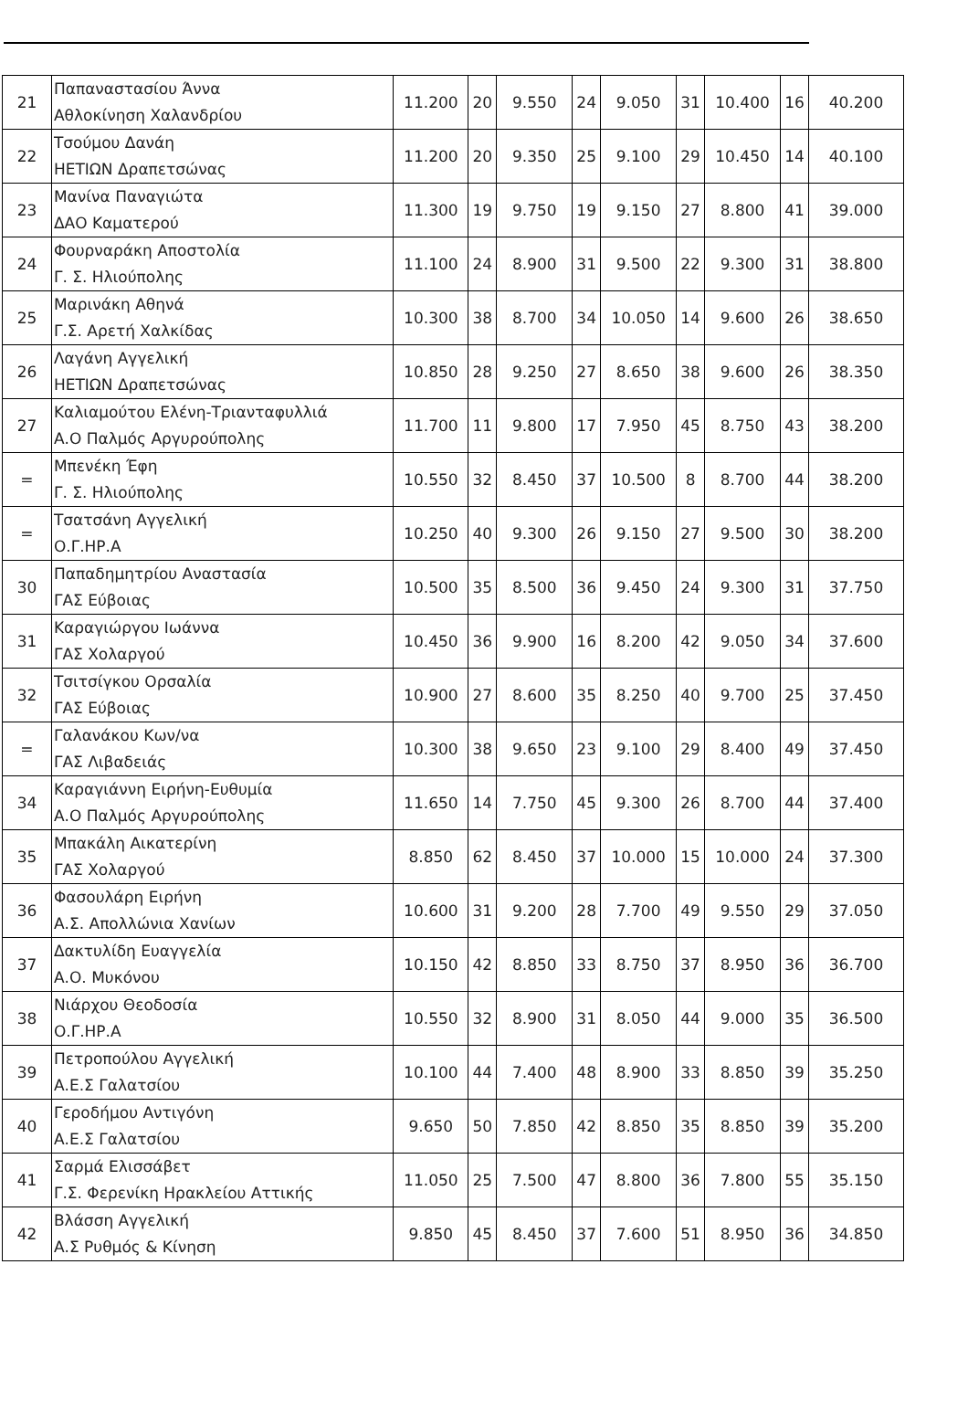| 21 | Παπαναστασίου Άννα Αθλοκίνηση Χαλανδρίου | 11.200 | 20 | 9.550 | 24 | 9.050 | 31 | 10.400 | 16 | 40.200 |
| 22 | Τσούμου Δανάη ΗΕΤΙΩΝ Δραπετσώνας | 11.200 | 20 | 9.350 | 25 | 9.100 | 29 | 10.450 | 14 | 40.100 |
| 23 | Μανίνα Παναγιώτα ΔΑΟ Καματερού | 11.300 | 19 | 9.750 | 19 | 9.150 | 27 | 8.800 | 41 | 39.000 |
| 24 | Φουρναράκη Αποστολία Γ. Σ. Ηλιούπολης | 11.100 | 24 | 8.900 | 31 | 9.500 | 22 | 9.300 | 31 | 38.800 |
| 25 | Μαρινάκη Αθηνά Γ.Σ. Αρετή Χαλκίδας | 10.300 | 38 | 8.700 | 34 | 10.050 | 14 | 9.600 | 26 | 38.650 |
| 26 | Λαγάνη Αγγελική ΗΕΤΙΩΝ Δραπετσώνας | 10.850 | 28 | 9.250 | 27 | 8.650 | 38 | 9.600 | 26 | 38.350 |
| 27 | Καλιαμούτου Ελένη-Τριανταφυλλιά Α.Ο Παλμός Αργυρούπολης | 11.700 | 11 | 9.800 | 17 | 7.950 | 45 | 8.750 | 43 | 38.200 |
| = | Μπενέκη Έφη Γ. Σ. Ηλιούπολης | 10.550 | 32 | 8.450 | 37 | 10.500 | 8 | 8.700 | 44 | 38.200 |
| = | Τσατσάνη Αγγελική Ο.Γ.ΗΡ.Α | 10.250 | 40 | 9.300 | 26 | 9.150 | 27 | 9.500 | 30 | 38.200 |
| 30 | Παπαδημητρίου Αναστασία ΓΑΣ Εύβοιας | 10.500 | 35 | 8.500 | 36 | 9.450 | 24 | 9.300 | 31 | 37.750 |
| 31 | Καραγιώργου Ιωάννα ΓΑΣ Χολαργού | 10.450 | 36 | 9.900 | 16 | 8.200 | 42 | 9.050 | 34 | 37.600 |
| 32 | Τσιτσίγκου Ορσαλία ΓΑΣ Εύβοιας | 10.900 | 27 | 8.600 | 35 | 8.250 | 40 | 9.700 | 25 | 37.450 |
| = | Γαλανάκου Κων/να ΓΑΣ Λιβαδειάς | 10.300 | 38 | 9.650 | 23 | 9.100 | 29 | 8.400 | 49 | 37.450 |
| 34 | Καραγιάννη Ειρήνη-Ευθυμία Α.Ο Παλμός Αργυρούπολης | 11.650 | 14 | 7.750 | 45 | 9.300 | 26 | 8.700 | 44 | 37.400 |
| 35 | Μπακάλη Αικατερίνη ΓΑΣ Χολαργού | 8.850 | 62 | 8.450 | 37 | 10.000 | 15 | 10.000 | 24 | 37.300 |
| 36 | Φασουλάρη Ειρήνη Α.Σ. Απολλώνια Χανίων | 10.600 | 31 | 9.200 | 28 | 7.700 | 49 | 9.550 | 29 | 37.050 |
| 37 | Δακτυλίδη Ευαγγελία Α.Ο. Μυκόνου | 10.150 | 42 | 8.850 | 33 | 8.750 | 37 | 8.950 | 36 | 36.700 |
| 38 | Νιάρχου Θεοδοσία Ο.Γ.ΗΡ.Α | 10.550 | 32 | 8.900 | 31 | 8.050 | 44 | 9.000 | 35 | 36.500 |
| 39 | Πετροπούλου Αγγελική Α.Ε.Σ Γαλατσίου | 10.100 | 44 | 7.400 | 48 | 8.900 | 33 | 8.850 | 39 | 35.250 |
| 40 | Γεροδήμου Αντιγόνη Α.Ε.Σ Γαλατσίου | 9.650 | 50 | 7.850 | 42 | 8.850 | 35 | 8.850 | 39 | 35.200 |
| 41 | Σαρμά Ελισσάβετ Γ.Σ. Φερενίκη Ηρακλείου Αττικής | 11.050 | 25 | 7.500 | 47 | 8.800 | 36 | 7.800 | 55 | 35.150 |
| 42 | Βλάσση Αγγελική Α.Σ Ρυθμός & Κίνηση | 9.850 | 45 | 8.450 | 37 | 7.600 | 51 | 8.950 | 36 | 34.850 |